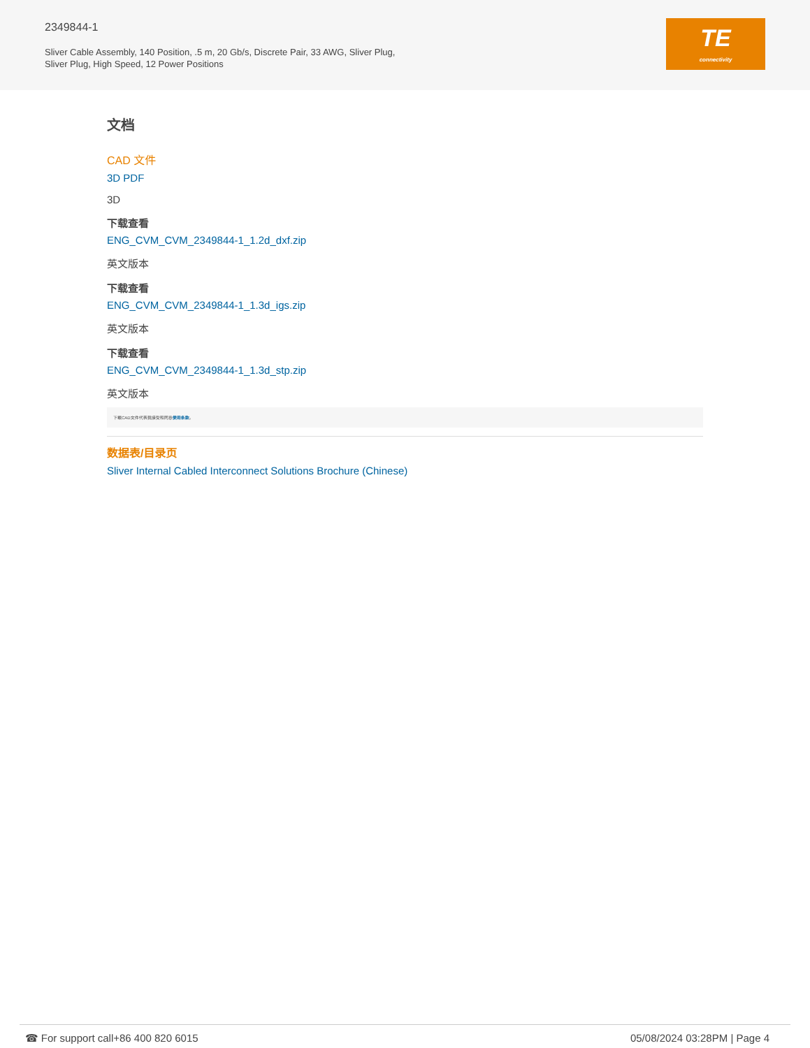2349844-1
Sliver Cable Assembly, 140 Position, .5 m, 20 Gb/s, Discrete Pair, 33 AWG, Sliver Plug, Sliver Plug, High Speed, 12 Power Positions
TE
connectivity
文档
CAD 文件
3D PDF
3D
下载查看
ENG_CVM_CVM_2349844-1_1.2d_dxf.zip
英文版本
下载查看
ENG_CVM_CVM_2349844-1_1.3d_igs.zip
英文版本
下载查看
ENG_CVM_CVM_2349844-1_1.3d_stp.zip
英文版本
下载CAD文件代表我接受和同意使用条款。
数据表/目录页
Sliver Internal Cabled Interconnect Solutions Brochure (Chinese)
☎ For support call+86 400 820 6015 05/08/2024 03:28PM | Page 4